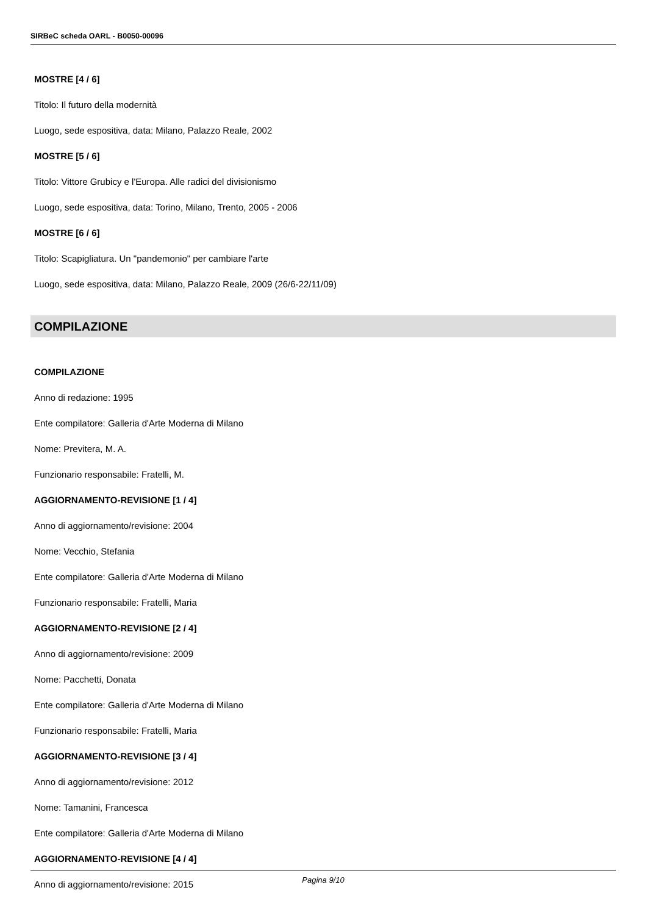SIRBeC scheda OARL - B0050-00096
MOSTRE [4 / 6]
Titolo: Il futuro della modernità
Luogo, sede espositiva, data: Milano, Palazzo Reale, 2002
MOSTRE [5 / 6]
Titolo: Vittore Grubicy e l'Europa. Alle radici del divisionismo
Luogo, sede espositiva, data: Torino, Milano, Trento, 2005 - 2006
MOSTRE [6 / 6]
Titolo: Scapigliatura. Un "pandemonio" per cambiare l'arte
Luogo, sede espositiva, data: Milano, Palazzo Reale, 2009 (26/6-22/11/09)
COMPILAZIONE
COMPILAZIONE
Anno di redazione: 1995
Ente compilatore: Galleria d'Arte Moderna di Milano
Nome: Previtera, M. A.
Funzionario responsabile: Fratelli, M.
AGGIORNAMENTO-REVISIONE [1 / 4]
Anno di aggiornamento/revisione: 2004
Nome: Vecchio, Stefania
Ente compilatore: Galleria d'Arte Moderna di Milano
Funzionario responsabile: Fratelli, Maria
AGGIORNAMENTO-REVISIONE [2 / 4]
Anno di aggiornamento/revisione: 2009
Nome: Pacchetti, Donata
Ente compilatore: Galleria d'Arte Moderna di Milano
Funzionario responsabile: Fratelli, Maria
AGGIORNAMENTO-REVISIONE [3 / 4]
Anno di aggiornamento/revisione: 2012
Nome: Tamanini, Francesca
Ente compilatore: Galleria d'Arte Moderna di Milano
AGGIORNAMENTO-REVISIONE [4 / 4]
Anno di aggiornamento/revisione: 2015
Pagina 9/10